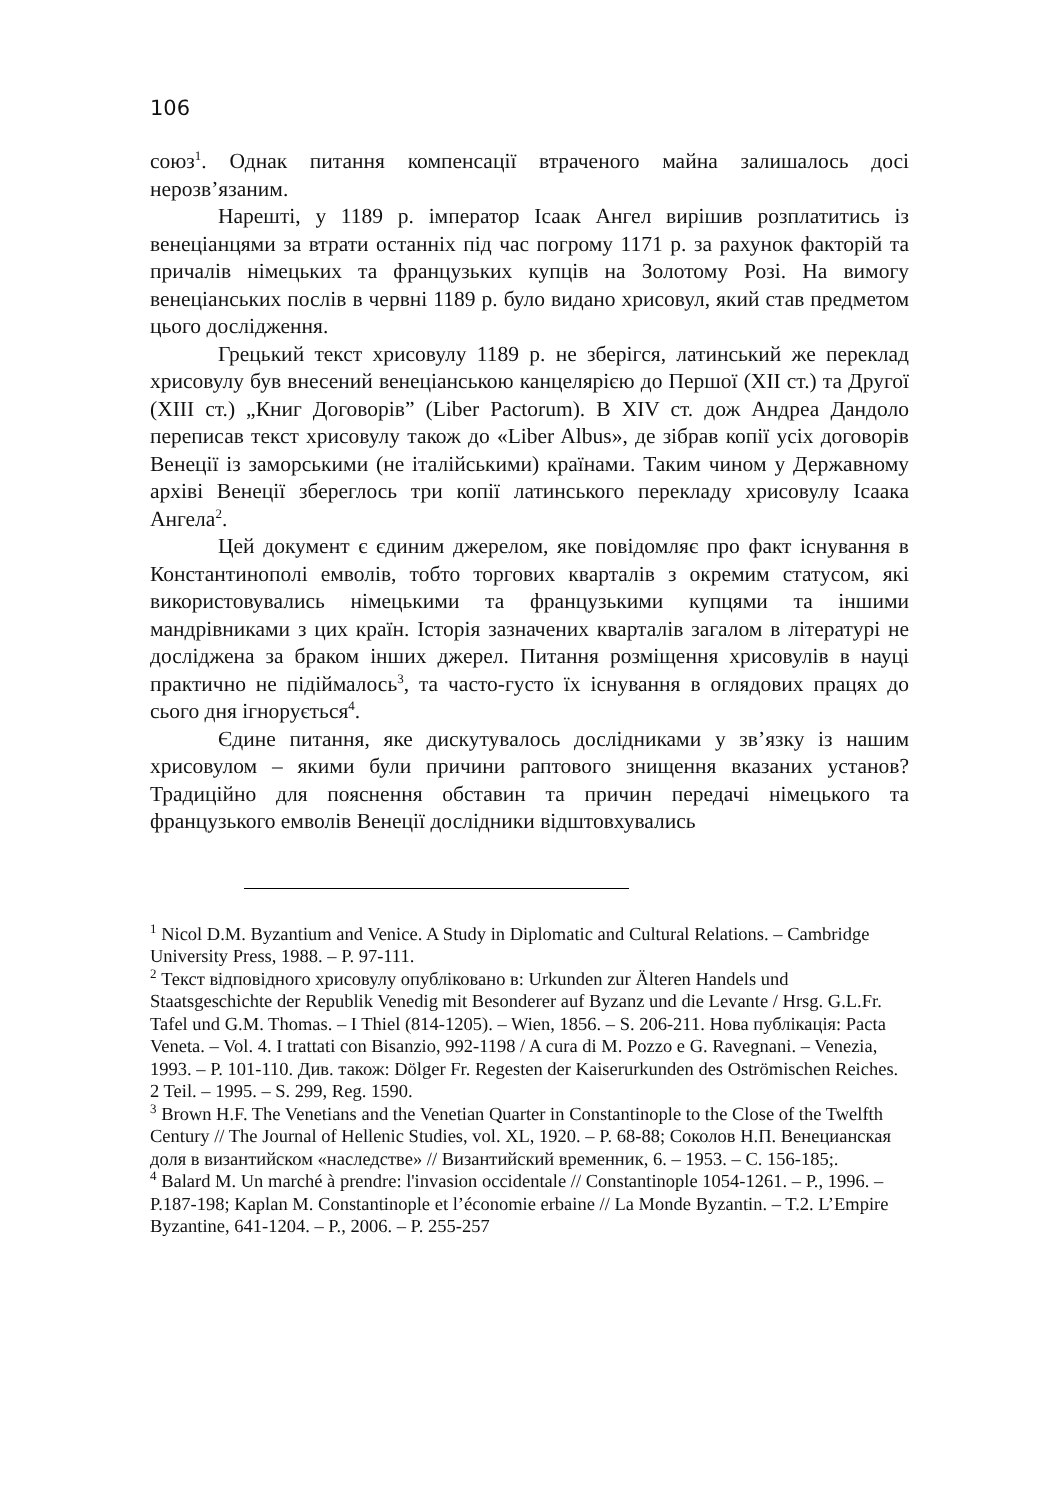106
союз<sup>1</sup>. Однак питання компенсації втраченого майна залишалось досі нерозв’язаним.
Нарешті, у 1189 р. імператор Ісаак Ангел вирішив розплатитись із венеціанцями за втрати останніх під час погрому 1171 р. за рахунок факторій та причалів німецьких та французьких купців на Золотому Розі. На вимогу венеціанських послів в червні 1189 р. було видано хрисовул, який став предметом цього дослідження.
Грецький текст хрисовулу 1189 р. не зберігся, латинський же переклад хрисовулу був внесений венеціанською канцелярією до Першої (XII ст.) та Другої (XIII ст.) „Книг Договорів” (Liber Pactorum). В XIV ст. дож Андреа Дандоло переписав текст хрисовулу також до «Liber Albus», де зібрав копії усіх договорів Венеції із заморськими (не італійськими) країнами. Таким чином у Державному архіві Венеції збереглось три копії латинського перекладу хрисовулу Ісаака Ангела<sup>2</sup>.
Цей документ є єдиним джерелом, яке повідомляє про факт існування в Константинополі емволів, тобто торгових кварталів з окремим статусом, які використовувались німецькими та французькими купцями та іншими мандрівниками з цих країн. Історія зазначених кварталів загалом в літературі не досліджена за браком інших джерел. Питання розміщення хрисовулів в науці практично не підіймалось<sup>3</sup>, та часто-густо їх існування в оглядових працях до сього дня ігнорується<sup>4</sup>.
Єдине питання, яке дискутувалось дослідниками у зв’язку із нашим хрисовулом – якими були причини раптового знищення вказаних установ? Традиційно для пояснення обставин та причин передачі німецького та французького емволів Венеції дослідники відштовхувались
<sup>1</sup> Nicol D.M. Byzantium and Venice. A Study in Diplomatic and Cultural Relations. – Cambridge University Press, 1988. – P. 97-111.
<sup>2</sup> Текст відповідного хрисовулу опубліковано в: Urkunden zur Älteren Handels und Staatsgeschichte der Republik Venedig mit Besonderer auf Byzanz und die Levante / Hrsg. G.L.Fr. Tafel und G.M. Thomas. – I Thiel (814-1205). – Wien, 1856. – S. 206-211. Нова публікація: Pacta Veneta. – Vol. 4. I trattati con Bisanzio, 992-1198 / A cura di M. Pozzo e G. Ravegnani. – Venezia, 1993. – P. 101-110. Див. також: Dölger Fr. Regesten der Kaiserurkunden des Oströmischen Reiches. 2 Teil. – 1995. – S. 299, Reg. 1590.
<sup>3</sup> Brown H.F. The Venetians and the Venetian Quarter in Constantinople to the Close of the Twelfth Century // The Journal of Hellenic Studies, vol. XL, 1920. – P. 68-88; Соколов Н.П. Венецианская доля в византийском «наследстве» // Византийский временник, 6. – 1953. – С. 156-185;.
<sup>4</sup> Balard M. Un marché à prendre: l'invasion occidentale // Constantinople 1054-1261. – P., 1996. – P.187-198; Kaplan M. Constantinople et l’économie erbaine // La Monde Byzantin. – T.2. L’Empire Byzantine, 641-1204. – P., 2006. – P. 255-257